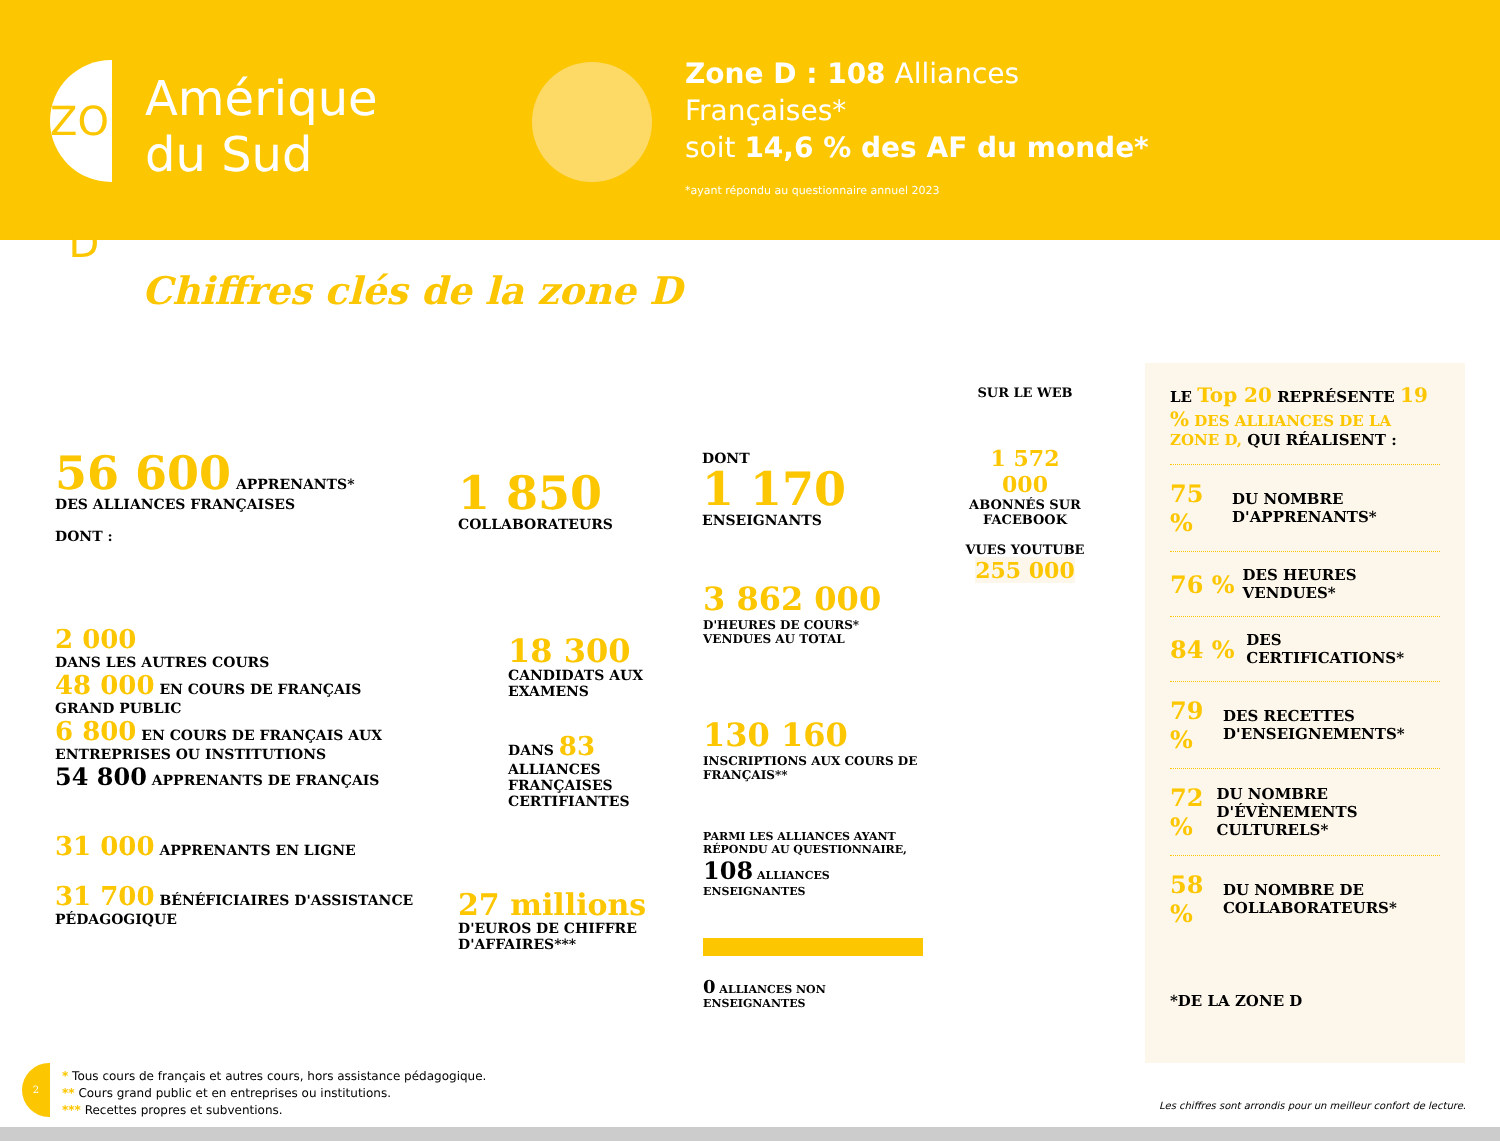ZONE D
Amérique
du Sud
Zone D : 108 Alliances
Françaises*
soit 14,6 % des AF du monde*
*ayant répondu au questionnaire annuel 2023
Chiffres clés de la zone D
56 600 APPRENANTS*
DES ALLIANCES FRANÇAISES
DONT :
2 000
DANS LES AUTRES COURS
48 000 EN COURS DE FRANÇAIS GRAND PUBLIC
6 800 EN COURS DE FRANÇAIS AUX ENTREPRISES OU INSTITUTIONS
54 800 APPRENANTS DE FRANÇAIS
31 000 APPRENANTS EN LIGNE
31 700 BÉNÉFICIAIRES D'ASSISTANCE PÉDAGOGIQUE
1 850
COLLABORATEURS
DONT
1 170
ENSEIGNANTS
18 300
CANDIDATS AUX EXAMENS
DANS 83
ALLIANCES FRANÇAISES CERTIFIANTES
3 862 000
D'HEURES DE COURS* VENDUES AU TOTAL
130 160
INSCRIPTIONS AUX COURS DE FRANÇAIS**
27 millions
D'EUROS DE CHIFFRE D'AFFAIRES***
PARMI LES ALLIANCES AYANT RÉPONDU AU QUESTIONNAIRE,
108 ALLIANCES ENSEIGNANTES
0 ALLIANCES NON ENSEIGNANTES
SUR LE WEB
1 572 000
ABONNÉS SUR FACEBOOK
VUES YOUTUBE
255 000
LE Top 20 REPRÉSENTE 19 % DES ALLIANCES DE LA ZONE D, QUI RÉALISENT :
75 % DU NOMBRE D'APPRENANTS*
76 % DES HEURES VENDUES*
84 % DES CERTIFICATIONS*
79 % DES RECETTES D'ENSEIGNEMENTS*
72 % DU NOMBRE D'ÉVÈNEMENTS CULTURELS*
58 % DU NOMBRE DE COLLABORATEURS*
*DE LA ZONE D
2
* Tous cours de français et autres cours, hors assistance pédagogique.
** Cours grand public et en entreprises ou institutions.
*** Recettes propres et subventions.
Les chiffres sont arrondis pour un meilleur confort de lecture.